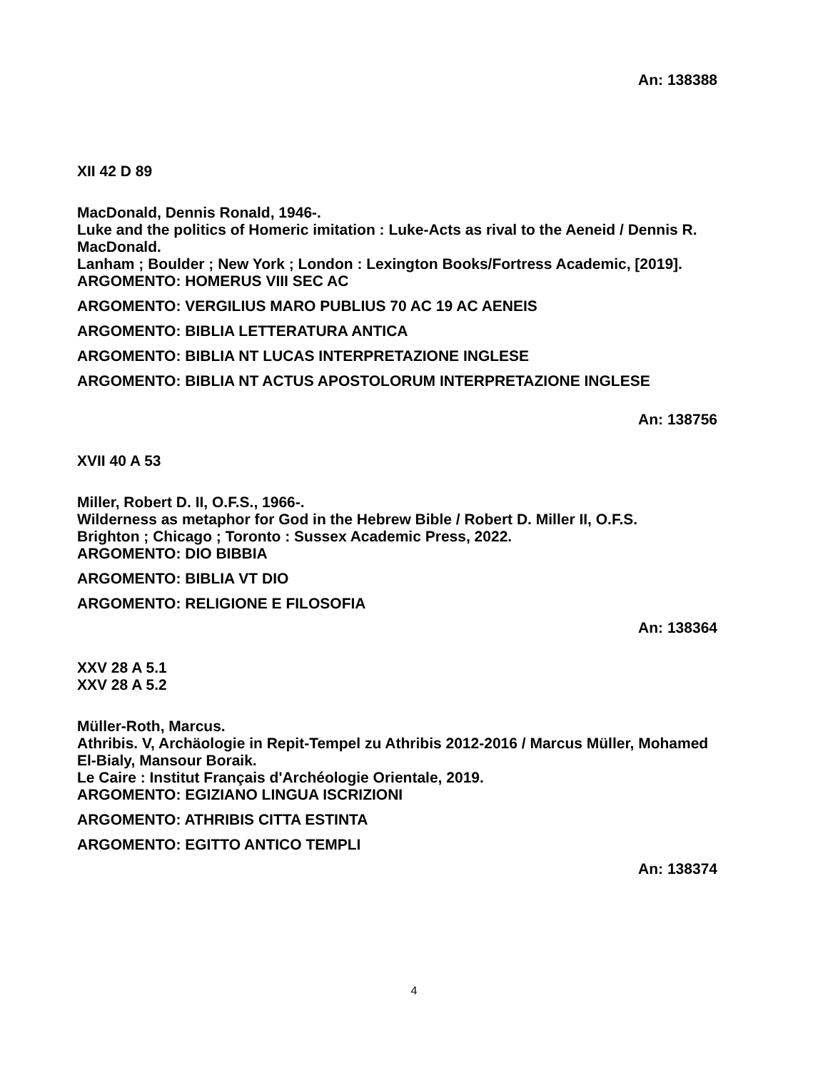An: 138388
XII 42 D 89
MacDonald, Dennis Ronald, 1946-.
Luke and the politics of Homeric imitation : Luke-Acts as rival to the Aeneid / Dennis R. MacDonald.
Lanham ; Boulder ; New York ; London : Lexington Books/Fortress Academic, [2019].
ARGOMENTO: HOMERUS VIII SEC AC
ARGOMENTO: VERGILIUS MARO PUBLIUS 70 AC 19 AC AENEIS
ARGOMENTO: BIBLIA LETTERATURA ANTICA
ARGOMENTO: BIBLIA NT LUCAS INTERPRETAZIONE INGLESE
ARGOMENTO: BIBLIA NT ACTUS APOSTOLORUM INTERPRETAZIONE INGLESE
An: 138756
XVII 40 A 53
Miller, Robert D. II, O.F.S., 1966-.
Wilderness as metaphor for God in the Hebrew Bible / Robert D. Miller II, O.F.S.
Brighton ; Chicago ; Toronto : Sussex Academic Press, 2022.
ARGOMENTO: DIO BIBBIA
ARGOMENTO: BIBLIA VT DIO
ARGOMENTO: RELIGIONE E FILOSOFIA
An: 138364
XXV 28 A 5.1
XXV 28 A 5.2
Müller-Roth, Marcus.
Athribis. V, Archäologie in Repit-Tempel zu Athribis 2012-2016 / Marcus Müller, Mohamed El-Bialy, Mansour Boraik.
Le Caire : Institut Français d'Archéologie Orientale, 2019.
ARGOMENTO: EGIZIANO LINGUA ISCRIZIONI
ARGOMENTO: ATHRIBIS CITTA ESTINTA
ARGOMENTO: EGITTO ANTICO TEMPLI
An: 138374
4